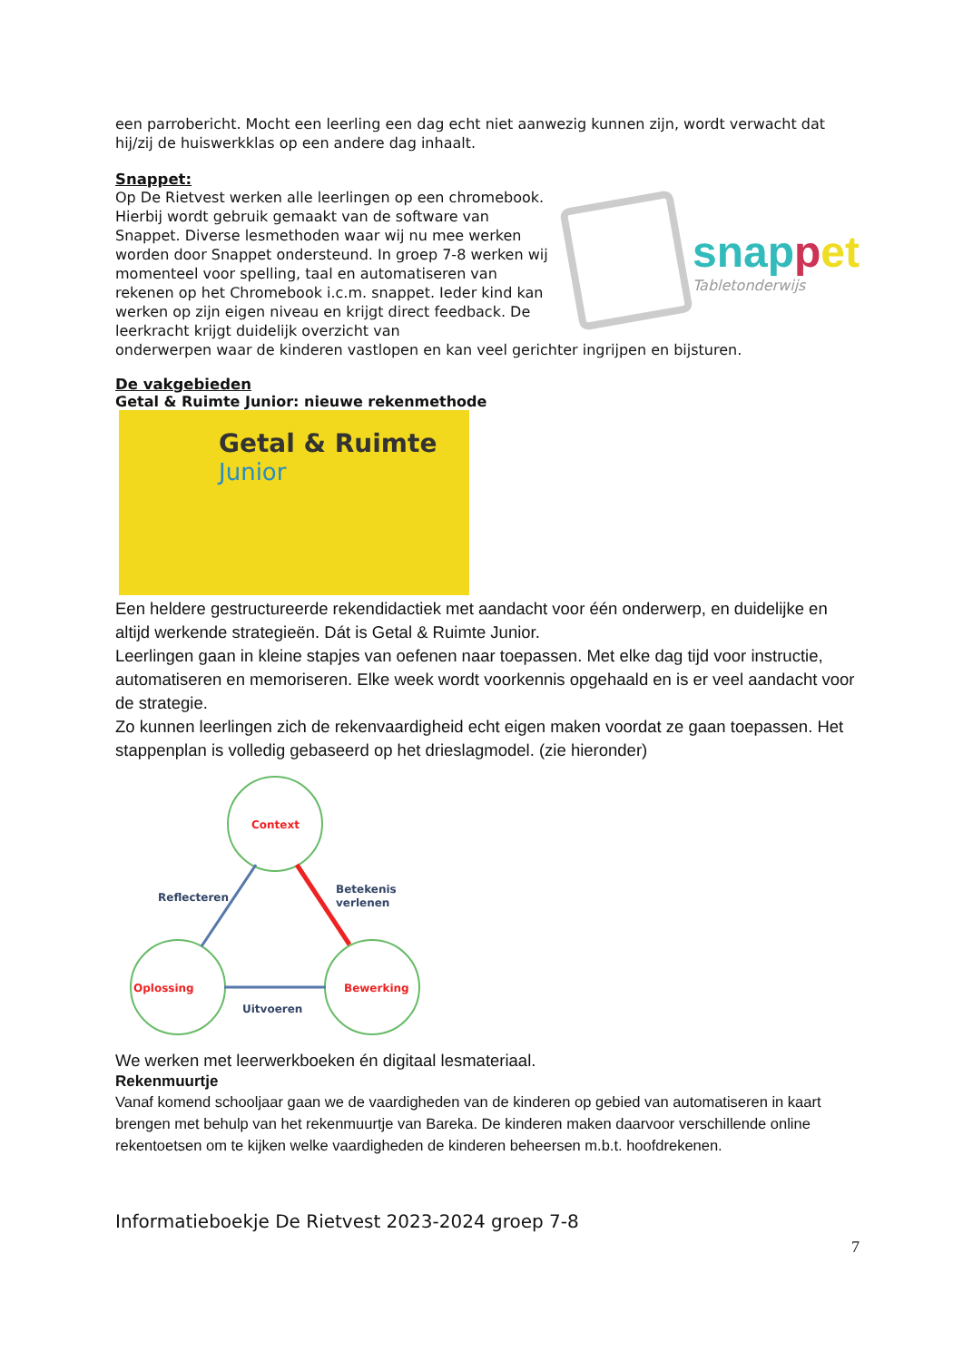een parrobericht. Mocht een leerling een dag echt niet aanwezig kunnen zijn, wordt verwacht dat hij/zij de huiswerkklas op een andere dag inhaalt.
Snappet:
Op De Rietvest werken alle leerlingen op een chromebook. Hierbij wordt gebruik gemaakt van de software van Snappet. Diverse lesmethoden waar wij nu mee werken worden door Snappet ondersteund. In groep 7-8 werken wij momenteel voor spelling, taal en automatiseren van rekenen op het Chromebook i.c.m. snappet. Ieder kind kan werken op zijn eigen niveau en krijgt direct feedback. De leerkracht krijgt duidelijk overzicht van
snappet
Tabletonderwijs
onderwerpen waar de kinderen vastlopen en kan veel gerichter ingrijpen en bijsturen.
De vakgebieden
Getal & Ruimte Junior: nieuwe rekenmethode
Getal & Ruimte
Junior
Een heldere gestructureerde rekendidactiek met aandacht voor één onderwerp, en duidelijke en altijd werkende strategieën. Dát is Getal & Ruimte Junior.
Leerlingen gaan in kleine stapjes van oefenen naar toepassen. Met elke dag tijd voor instructie, automatiseren en memoriseren. Elke week wordt voorkennis opgehaald en is er veel aandacht voor de strategie.
Zo kunnen leerlingen zich de rekenvaardigheid echt eigen maken voordat ze gaan toepassen. Het stappenplan is volledig gebaseerd op het drieslagmodel. (zie hieronder)
Context
Oplossing
Bewerking
Reflecteren
Betekenis
verlenen
Uitvoeren
We werken met leerwerkboeken én digitaal lesmateriaal.
Rekenmuurtje
Vanaf komend schooljaar gaan we de vaardigheden van de kinderen op gebied van automatiseren in kaart brengen met behulp van het rekenmuurtje van Bareka. De kinderen maken daarvoor verschillende online rekentoetsen om te kijken welke vaardigheden de kinderen beheersen m.b.t. hoofdrekenen.
Informatieboekje De Rietvest 2023-2024 groep 7-8
7